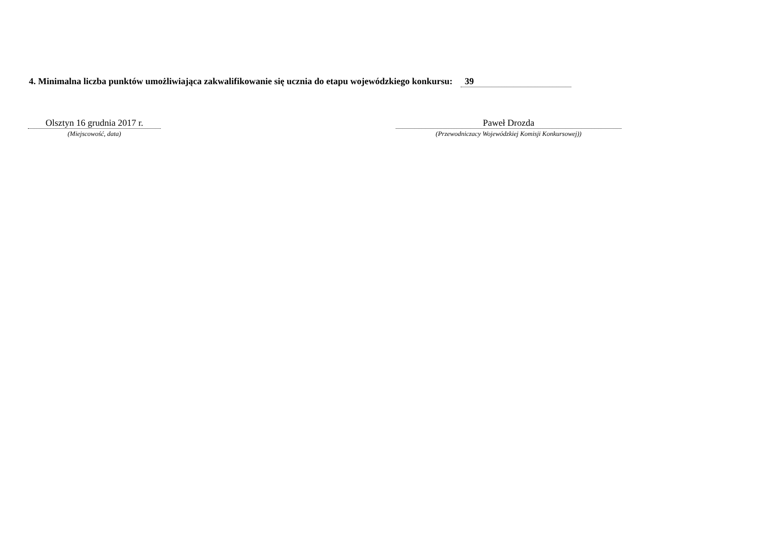4. Minimalna liczba punktów umożliwiająca zakwalifikowanie się ucznia do etapu wojewódzkiego konkursu: 39
Olsztyn 16 grudnia 2017 r.
(Miejscowość, data)
Paweł Drozda
(Przewodniczacy Wojewódzkiej Komisji Konkursowej))